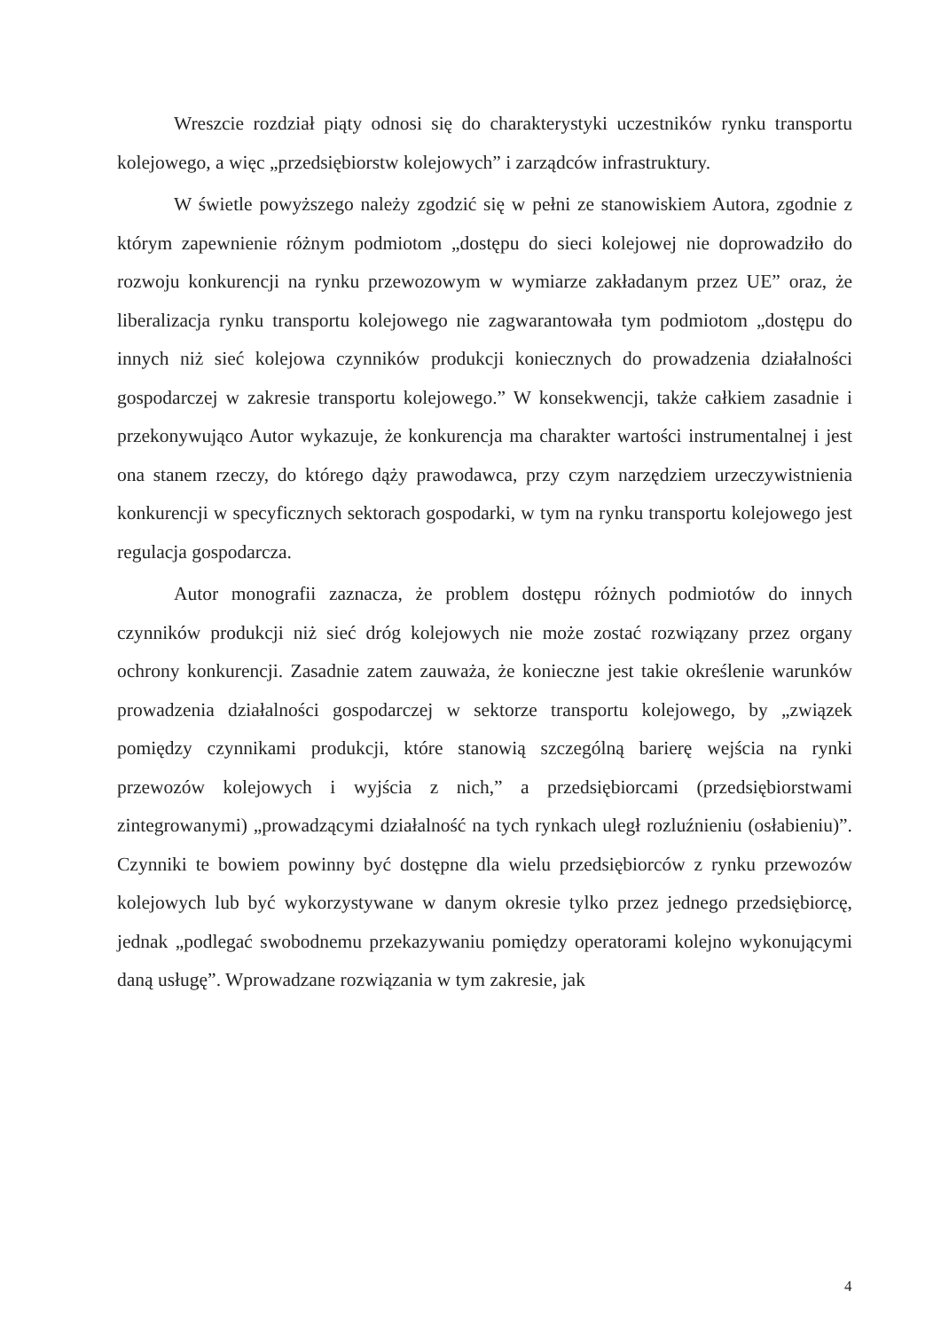Wreszcie rozdział piąty odnosi się do charakterystyki uczestników rynku transportu kolejowego, a więc „przedsiębiorstw kolejowych” i zarządców infrastruktury.
W świetle powyższego należy zgodzić się w pełni ze stanowiskiem Autora, zgodnie z którym zapewnienie różnym podmiotom „dostępu do sieci kolejowej nie doprowadziło do rozwoju konkurencji na rynku przewozowym w wymiarze zakładanym przez UE” oraz, że liberalizacja rynku transportu kolejowego nie zagwarantowała tym podmiotom „dostępu do innych niż sieć kolejowa czynników produkcji koniecznych do prowadzenia działalności gospodarczej w zakresie transportu kolejowego.” W konsekwencji, także całkiem zasadnie i przekonywująco Autor wykazuje, że konkurencja ma charakter wartości instrumentalnej i jest ona stanem rzeczy, do którego dąży prawodawca, przy czym narzędziem urzeczywistnienia konkurencji w specyficznych sektorach gospodarki, w tym na rynku transportu kolejowego jest regulacja gospodarcza.
Autor monografii zaznacza, że problem dostępu różnych podmiotów do innych czynników produkcji niż sieć dróg kolejowych nie może zostać rozwiązany przez organy ochrony konkurencji. Zasadnie zatem zauważa, że konieczne jest takie określenie warunków prowadzenia działalności gospodarczej w sektorze transportu kolejowego, by „związek pomiędzy czynnikami produkcji, które stanowią szczególną barierę wejścia na rynki przewozów kolejowych i wyjścia z nich,” a przedsiębiorcami (przedsiębiorstwami zintegrowanymi) „prowadzącymi działalność na tych rynkach uległ rozluźnieniu (osłabieniu)”. Czynniki te bowiem powinny być dostępne dla wielu przedsiębiorców z rynku przewozów kolejowych lub być wykorzystywane w danym okresie tylko przez jednego przedsiębiorcę, jednak „podlegać swobodnemu przekazywaniu pomiędzy operatorami kolejno wykonującymi daną usługę”. Wprowadzane rozwiązania w tym zakresie, jak
4